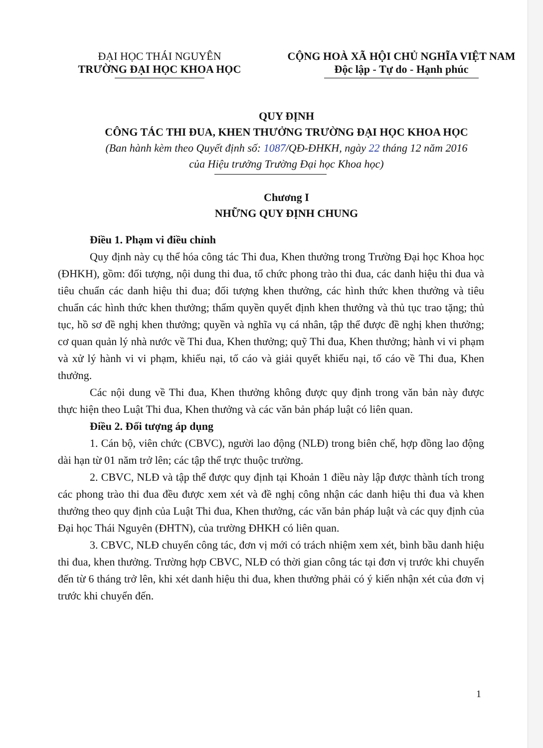ĐẠI HỌC THÁI NGUYÊN
TRƯỜNG ĐẠI HỌC KHOA HỌC
CỘNG HOÀ XÃ HỘI CHỦ NGHĨA VIỆT NAM
Độc lập - Tự do - Hạnh phúc
QUY ĐỊNH
CÔNG TÁC THI ĐUA, KHEN THƯỞNG TRƯỜNG ĐẠI HỌC KHOA HỌC
(Ban hành kèm theo Quyết định số: 1087/QĐ-ĐHKH, ngày 22 tháng 12 năm 2016
của Hiệu trưởng Trường Đại học Khoa học)
Chương I
NHỮNG QUY ĐỊNH CHUNG
Điều 1. Phạm vi điều chỉnh
Quy định này cụ thể hóa công tác Thi đua, Khen thưởng trong Trường Đại học Khoa học (ĐHKH), gồm: đối tượng, nội dung thi đua, tổ chức phong trào thi đua, các danh hiệu thi đua và tiêu chuẩn các danh hiệu thi đua; đối tượng khen thưởng, các hình thức khen thưởng và tiêu chuẩn các hình thức khen thưởng; thẩm quyền quyết định khen thưởng và thủ tục trao tặng; thủ tục, hồ sơ đề nghị khen thưởng; quyền và nghĩa vụ cá nhân, tập thể được đề nghị khen thưởng; cơ quan quản lý nhà nước về Thi đua, Khen thưởng; quỹ Thi đua, Khen thưởng; hành vi vi phạm và xử lý hành vi vi phạm, khiếu nại, tố cáo và giải quyết khiếu nại, tố cáo về Thi đua, Khen thưởng.
Các nội dung về Thi đua, Khen thưởng không được quy định trong văn bản này được thực hiện theo Luật Thi đua, Khen thưởng và các văn bản pháp luật có liên quan.
Điều 2. Đối tượng áp dụng
1. Cán bộ, viên chức (CBVC), người lao động (NLĐ) trong biên chế, hợp đồng lao động dài hạn từ 01 năm trở lên; các tập thể trực thuộc trường.
2. CBVC, NLĐ và tập thể được quy định tại Khoản 1 điều này lập được thành tích trong các phong trào thi đua đều được xem xét và đề nghị công nhận các danh hiệu thi đua và khen thưởng theo quy định của Luật Thi đua, Khen thưởng, các văn bản pháp luật và các quy định của Đại học Thái Nguyên (ĐHTN), của trường ĐHKH có liên quan.
3. CBVC, NLĐ chuyển công tác, đơn vị mới có trách nhiệm xem xét, bình bầu danh hiệu thi đua, khen thưởng. Trường hợp CBVC, NLĐ có thời gian công tác tại đơn vị trước khi chuyển đến từ 6 tháng trở lên, khi xét danh hiệu thi đua, khen thưởng phải có ý kiến nhận xét của đơn vị trước khi chuyển đến.
1